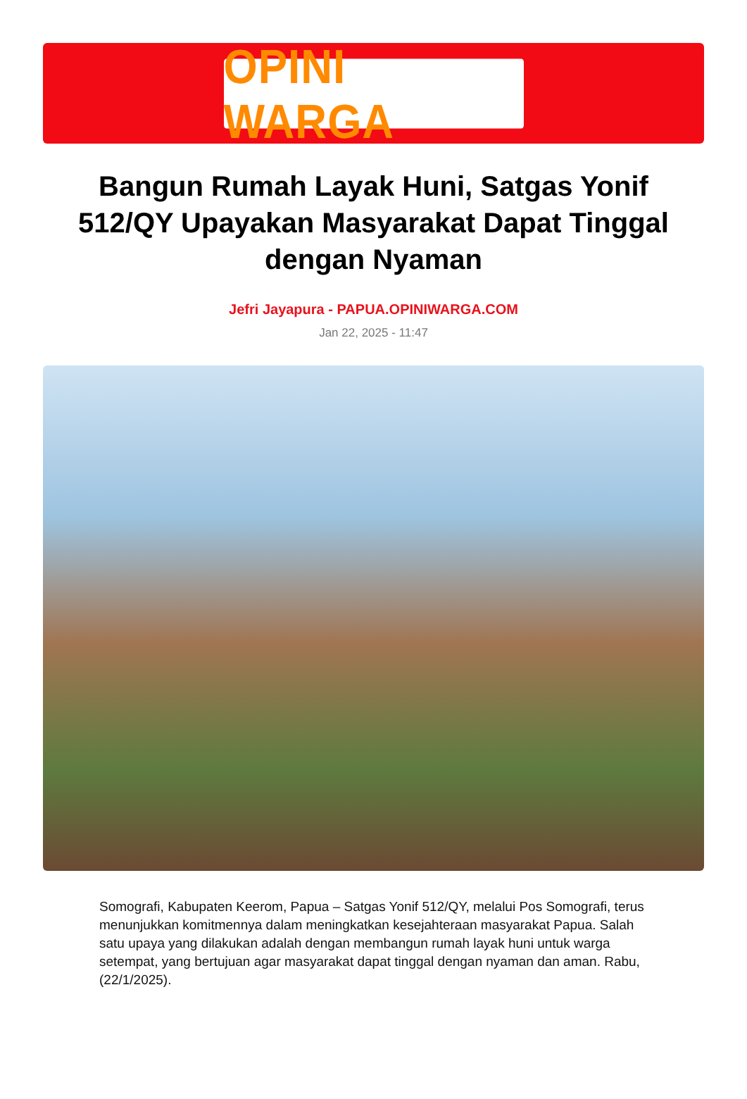OPINI WARGA
Bangun Rumah Layak Huni, Satgas Yonif 512/QY Upayakan Masyarakat Dapat Tinggal dengan Nyaman
Jefri Jayapura - PAPUA.OPINIWARGA.COM
Jan 22, 2025 - 11:47
Somografi, Kabupaten Keerom, Papua – Satgas Yonif 512/QY, melalui Pos Somografi, terus menunjukkan komitmennya dalam meningkatkan kesejahteraan masyarakat Papua. Salah satu upaya yang dilakukan adalah dengan membangun rumah layak huni untuk warga setempat, yang bertujuan agar masyarakat dapat tinggal dengan nyaman dan aman. Rabu, (22/1/2025).